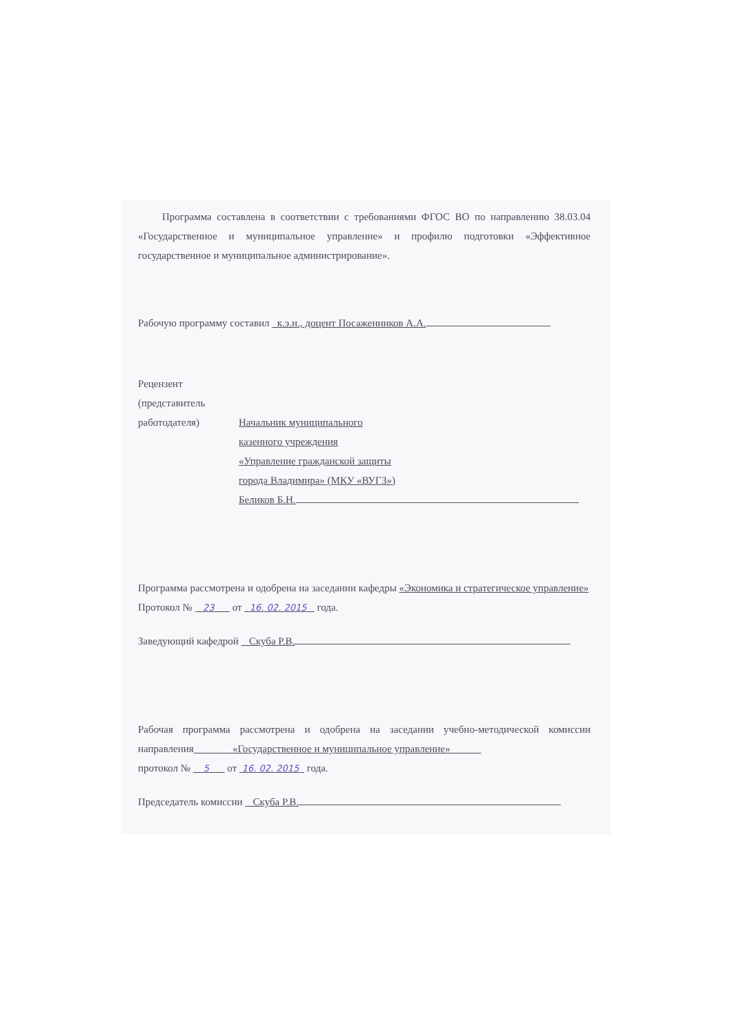Программа составлена в соответствии с требованиями ФГОС ВО по направлению 38.03.04 «Государственное и муниципальное управление» и профилю подготовки «Эффективное государственное и муниципальное администрирование».
Рабочую программу составил к.э.н., доцент Посаженников А.А.
Рецензент
(представитель
работодателя)
Начальник муниципального
казенного учреждения
«Управление гражданской защиты
города Владимира» (МКУ «ВУГЗ»)
Беликов Б.Н.
Программа рассмотрена и одобрена на заседании кафедры «Экономика и стратегическое управление»
Протокол № 23 от 16. 02. 2015 года.
Заведующий кафедрой Скуба Р.В.
Рабочая программа рассмотрена и одобрена на заседании учебно-методической комиссии направления «Государственное и муниципальное управление»
протокол № 5 от 16. 02. 2015 года.
Председатель комиссии Скуба Р.В.